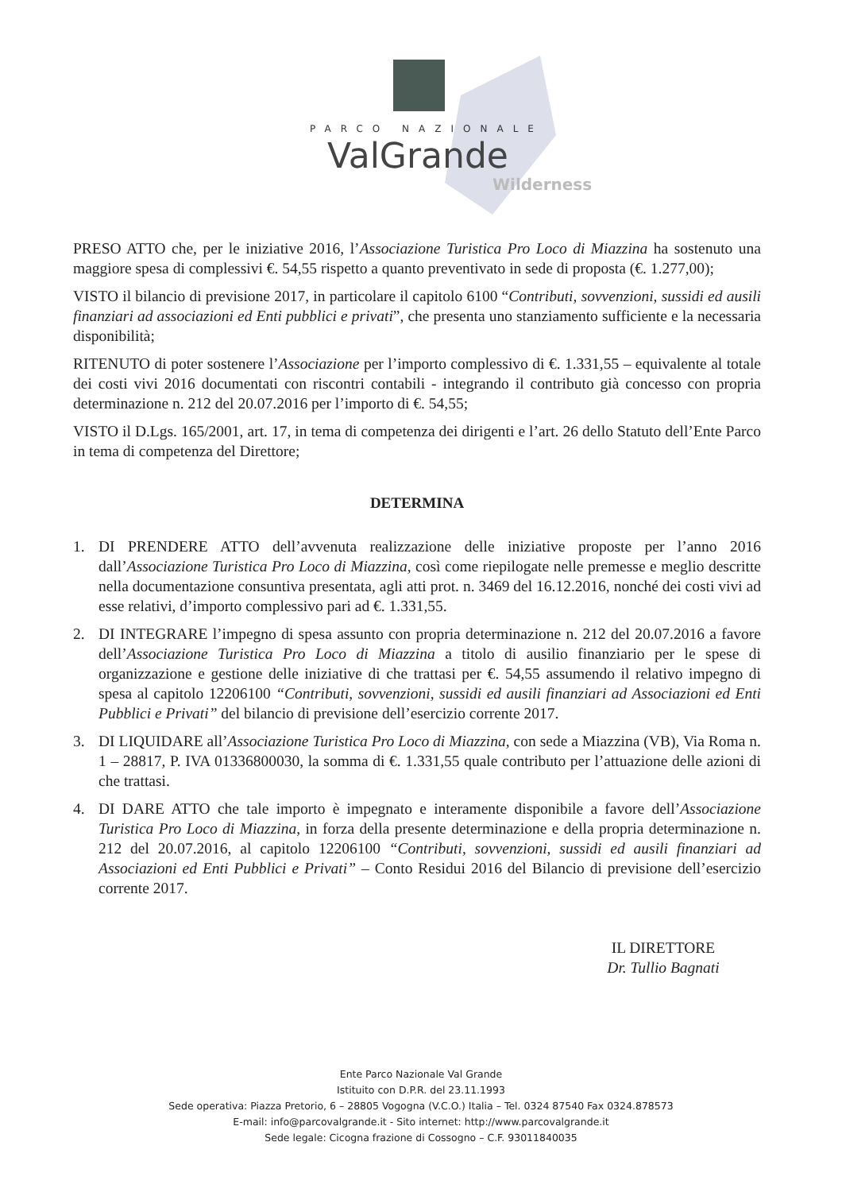PARCO NAZIONALE
ValGrande
Wilderness
PRESO ATTO che, per le iniziative 2016, l’Associazione Turistica Pro Loco di Miazzina ha sostenuto una maggiore spesa di complessivi €. 54,55 rispetto a quanto preventivato in sede di proposta (€. 1.277,00);
VISTO il bilancio di previsione 2017, in particolare il capitolo 6100 “Contributi, sovvenzioni, sussidi ed ausili finanziari ad associazioni ed Enti pubblici e privati”, che presenta uno stanziamento sufficiente e la necessaria disponibilità;
RITENUTO di poter sostenere l’Associazione per l’importo complessivo di €. 1.331,55 – equivalente al totale dei costi vivi 2016 documentati con riscontri contabili - integrando il contributo già concesso con propria determinazione n. 212 del 20.07.2016 per l’importo di €. 54,55;
VISTO il D.Lgs. 165/2001, art. 17, in tema di competenza dei dirigenti e l’art. 26 dello Statuto dell’Ente Parco in tema di competenza del Direttore;
DETERMINA
1. DI PRENDERE ATTO dell’avvenuta realizzazione delle iniziative proposte per l’anno 2016 dall’Associazione Turistica Pro Loco di Miazzina, così come riepilogate nelle premesse e meglio descritte nella documentazione consuntiva presentata, agli atti prot. n. 3469 del 16.12.2016, nonché dei costi vivi ad esse relativi, d’importo complessivo pari ad €. 1.331,55.
2. DI INTEGRARE l’impegno di spesa assunto con propria determinazione n. 212 del 20.07.2016 a favore dell’Associazione Turistica Pro Loco di Miazzina a titolo di ausilio finanziario per le spese di organizzazione e gestione delle iniziative di che trattasi per €. 54,55 assumendo il relativo impegno di spesa al capitolo 12206100 “Contributi, sovvenzioni, sussidi ed ausili finanziari ad Associazioni ed Enti Pubblici e Privati” del bilancio di previsione dell’esercizio corrente 2017.
3. DI LIQUIDARE all’Associazione Turistica Pro Loco di Miazzina, con sede a Miazzina (VB), Via Roma n. 1 – 28817, P. IVA 01336800030, la somma di €. 1.331,55 quale contributo per l’attuazione delle azioni di che trattasi.
4. DI DARE ATTO che tale importo è impegnato e interamente disponibile a favore dell’Associazione Turistica Pro Loco di Miazzina, in forza della presente determinazione e della propria determinazione n. 212 del 20.07.2016, al capitolo 12206100 “Contributi, sovvenzioni, sussidi ed ausili finanziari ad Associazioni ed Enti Pubblici e Privati” – Conto Residui 2016 del Bilancio di previsione dell’esercizio corrente 2017.
IL DIRETTORE
Dr. Tullio Bagnati
Ente Parco Nazionale Val Grande
Istituito con D.P.R. del 23.11.1993
Sede operativa: Piazza Pretorio, 6 – 28805 Vogogna (V.C.O.) Italia – Tel. 0324 87540 Fax 0324.878573
E-mail: info@parcovalgrande.it - Sito internet: http://www.parcovalgrande.it
Sede legale: Cicogna frazione di Cossogno – C.F. 93011840035